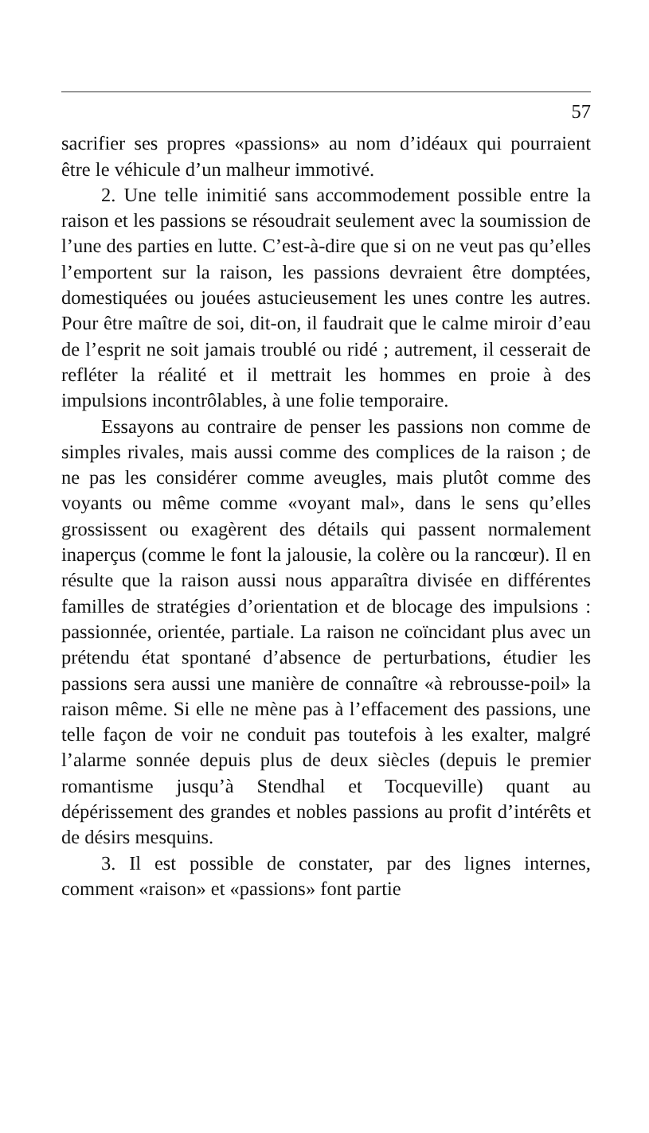57
sacrifier ses propres «passions» au nom d’idéaux qui pourraient être le véhicule d’un malheur immotivé.
2. Une telle inimitié sans accommodement possible entre la raison et les passions se résoudrait seulement avec la soumission de l’une des parties en lutte. C’est-à-dire que si on ne veut pas qu’elles l’emportent sur la raison, les passions devraient être domptées, domestiquées ou jouées astucieusement les unes contre les autres. Pour être maître de soi, dit-on, il faudrait que le calme miroir d’eau de l’esprit ne soit jamais troublé ou ridé ; autrement, il cesserait de refléter la réalité et il mettrait les hommes en proie à des impulsions incontrôlables, à une folie temporaire.
Essayons au contraire de penser les passions non comme de simples rivales, mais aussi comme des complices de la raison ; de ne pas les considérer comme aveugles, mais plutôt comme des voyants ou même comme «voyant mal», dans le sens qu’elles grossissent ou exagèrent des détails qui passent normalement inaperçus (comme le font la jalousie, la colère ou la rancœur). Il en résulte que la raison aussi nous apparaîtra divisée en différentes familles de stratégies d’orientation et de blocage des impulsions : passionnée, orientée, partiale. La raison ne coïncidant plus avec un prétendu état spontané d’absence de perturbations, étudier les passions sera aussi une manière de connaître «à rebrousse-poil» la raison même. Si elle ne mène pas à l’effacement des passions, une telle façon de voir ne conduit pas toutefois à les exalter, malgré l’alarme sonnée depuis plus de deux siècles (depuis le premier romantisme jusqu’à Stendhal et Tocqueville) quant au dépérissement des grandes et nobles passions au profit d’intérêts et de désirs mesquins.
3. Il est possible de constater, par des lignes internes, comment «raison» et «passions» font partie